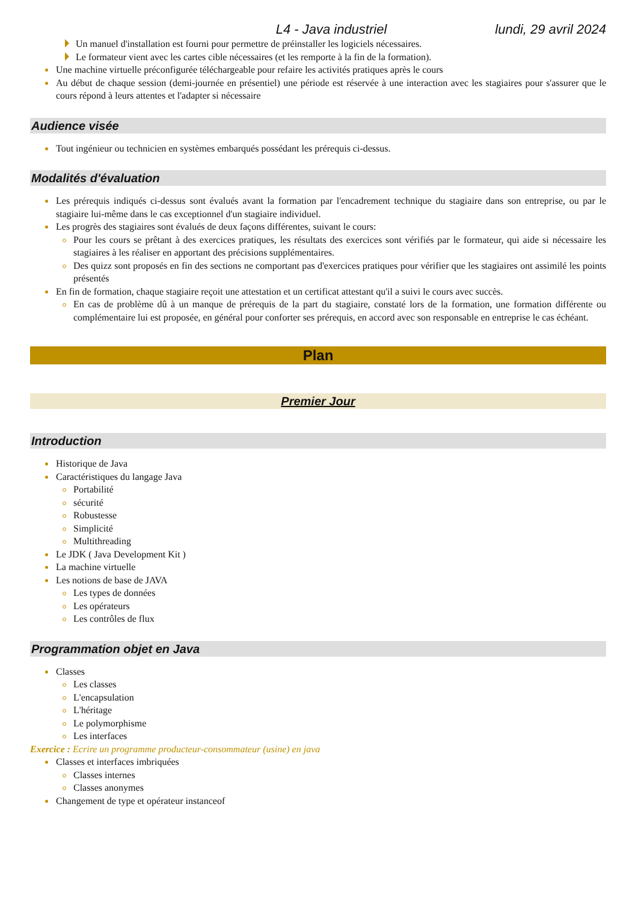L4 - Java industriel lundi, 29 avril 2024
Un manuel d'installation est fourni pour permettre de préinstaller les logiciels nécessaires.
Le formateur vient avec les cartes cible nécessaires (et les remporte à la fin de la formation).
Une machine virtuelle préconfigurée téléchargeable pour refaire les activités pratiques après le cours
Au début de chaque session (demi-journée en présentiel) une période est réservée à une interaction avec les stagiaires pour s'assurer que le cours répond à leurs attentes et l'adapter si nécessaire
Audience visée
Tout ingénieur ou technicien en systèmes embarqués possédant les prérequis ci-dessus.
Modalités d'évaluation
Les prérequis indiqués ci-dessus sont évalués avant la formation par l'encadrement technique du stagiaire dans son entreprise, ou par le stagiaire lui-même dans le cas exceptionnel d'un stagiaire individuel.
Les progrès des stagiaires sont évalués de deux façons différentes, suivant le cours:
Pour les cours se prêtant à des exercices pratiques, les résultats des exercices sont vérifiés par le formateur, qui aide si nécessaire les stagiaires à les réaliser en apportant des précisions supplémentaires.
Des quizz sont proposés en fin des sections ne comportant pas d'exercices pratiques pour vérifier que les stagiaires ont assimilé les points présentés
En fin de formation, chaque stagiaire reçoit une attestation et un certificat attestant qu'il a suivi le cours avec succès.
En cas de problème dû à un manque de prérequis de la part du stagiaire, constaté lors de la formation, une formation différente ou complémentaire lui est proposée, en général pour conforter ses prérequis, en accord avec son responsable en entreprise le cas échéant.
Plan
Premier Jour
Introduction
Historique de Java
Caractéristiques du langage Java
Portabilité
sécurité
Robustesse
Simplicité
Multithreading
Le JDK ( Java Development Kit )
La machine virtuelle
Les notions de base de JAVA
Les types de données
Les opérateurs
Les contrôles de flux
Programmation objet en Java
Classes
Les classes
L'encapsulation
L'héritage
Le polymorphisme
Les interfaces
Exercice : Ecrire un programme producteur-consommateur (usine) en java
Classes et interfaces imbriquées
Classes internes
Classes anonymes
Changement de type et opérateur instanceof